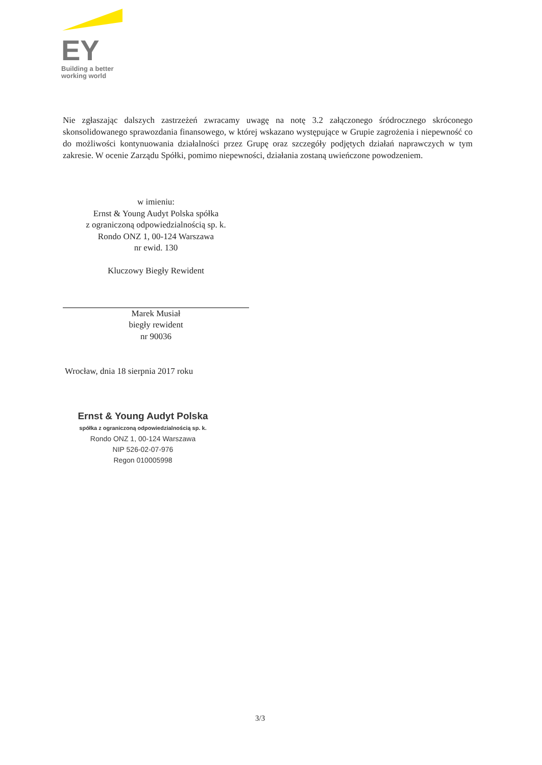EY
Building a better
working world
Nie zgłaszając dalszych zastrzeżeń zwracamy uwagę na notę 3.2 załączonego śródrocznego skróconego skonsolidowanego sprawozdania finansowego, w której wskazano występujące w Grupie zagrożenia i niepewność co do możliwości kontynuowania działalności przez Grupę oraz szczegóły podjętych działań naprawczych w tym zakresie. W ocenie Zarządu Spółki, pomimo niepewności, działania zostaną uwieńczone powodzeniem.
w imieniu:
Ernst & Young Audyt Polska spółka
z ograniczoną odpowiedzialnością sp. k.
Rondo ONZ 1, 00-124 Warszawa
nr ewid. 130
Kluczowy Biegły Rewident
Marek Musiał
biegły rewident
nr 90036
Wrocław, dnia 18 sierpnia 2017 roku
Ernst & Young Audyt Polska
spółka z ograniczoną odpowiedzialnością sp. k.
Rondo ONZ 1, 00-124 Warszawa
NIP 526-02-07-976
Regon 010005998
3/3